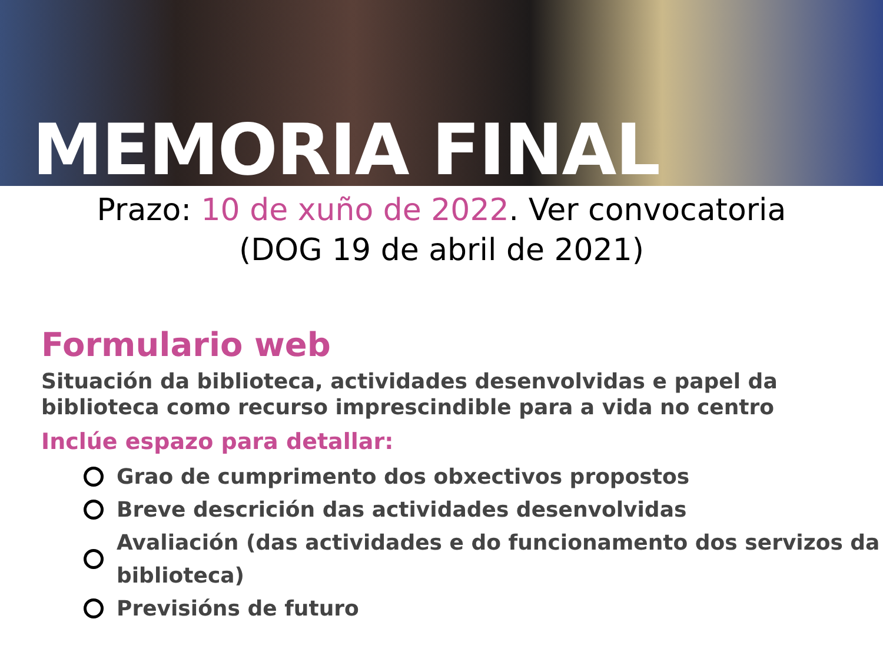MEMORIA FINAL
Prazo: 10 de xuño de 2022. Ver convocatoria
(DOG 19 de abril de 2021)
Formulario web
Situación da biblioteca, actividades desenvolvidas e papel da biblioteca como recurso imprescindible para a vida no centro
Inclúe espazo para detallar:
Grao de cumprimento dos obxectivos propostos
Breve descrición das actividades desenvolvidas
Avaliación (das actividades e do funcionamento dos servizos da biblioteca)
Previsións de futuro